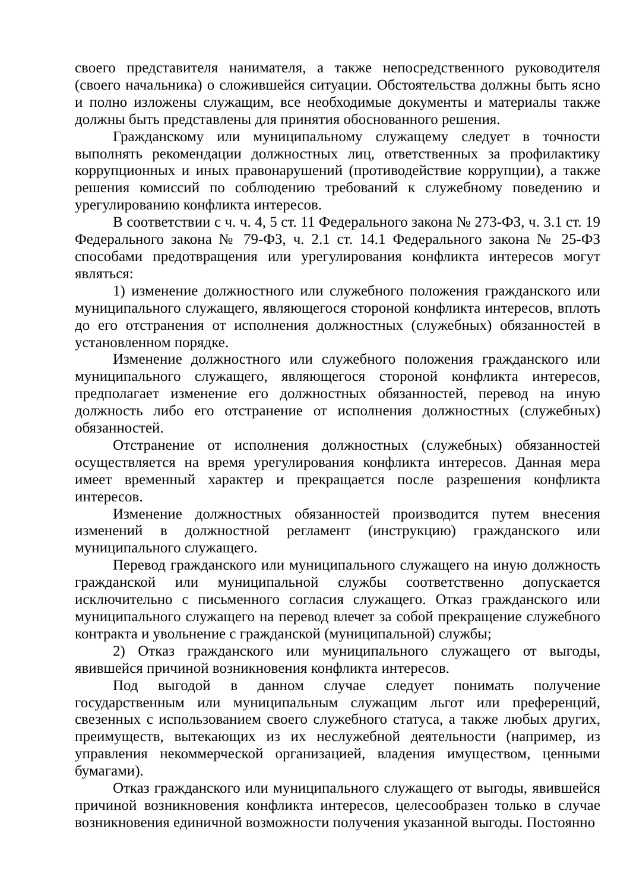своего представителя нанимателя, а также непосредственного руководителя (своего начальника) о сложившейся ситуации. Обстоятельства должны быть ясно и полно изложены служащим, все необходимые документы и материалы также должны быть представлены для принятия обоснованного решения.
Гражданскому или муниципальному служащему следует в точности выполнять рекомендации должностных лиц, ответственных за профилактику коррупционных и иных правонарушений (противодействие коррупции), а также решения комиссий по соблюдению требований к служебному поведению и урегулированию конфликта интересов.
В соответствии с ч. ч. 4, 5 ст. 11 Федерального закона № 273-ФЗ, ч. 3.1 ст. 19 Федерального закона № 79-ФЗ, ч. 2.1 ст. 14.1 Федерального закона № 25-ФЗ способами предотвращения или урегулирования конфликта интересов могут являться:
1) изменение должностного или служебного положения гражданского или муниципального служащего, являющегося стороной конфликта интересов, вплоть до его отстранения от исполнения должностных (служебных) обязанностей в установленном порядке.
Изменение должностного или служебного положения гражданского или муниципального служащего, являющегося стороной конфликта интересов, предполагает изменение его должностных обязанностей, перевод на иную должность либо его отстранение от исполнения должностных (служебных) обязанностей.
Отстранение от исполнения должностных (служебных) обязанностей осуществляется на время урегулирования конфликта интересов. Данная мера имеет временный характер и прекращается после разрешения конфликта интересов.
Изменение должностных обязанностей производится путем внесения изменений в должностной регламент (инструкцию) гражданского или муниципального служащего.
Перевод гражданского или муниципального служащего на иную должность гражданской или муниципальной службы соответственно допускается исключительно с письменного согласия служащего. Отказ гражданского или муниципального служащего на перевод влечет за собой прекращение служебного контракта и увольнение с гражданской (муниципальной) службы;
2) Отказ гражданского или муниципального служащего от выгоды, явившейся причиной возникновения конфликта интересов.
Под выгодой в данном случае следует понимать получение государственным или муниципальным служащим льгот или преференций, свезенных с использованием своего служебного статуса, а также любых других, преимуществ, вытекающих из их неслужебной деятельности (например, из управления некоммерческой организацией, владения имуществом, ценными бумагами).
Отказ гражданского или муниципального служащего от выгоды, явившейся причиной возникновения конфликта интересов, целесообразен только в случае возникновения единичной возможности получения указанной выгоды. Постоянно